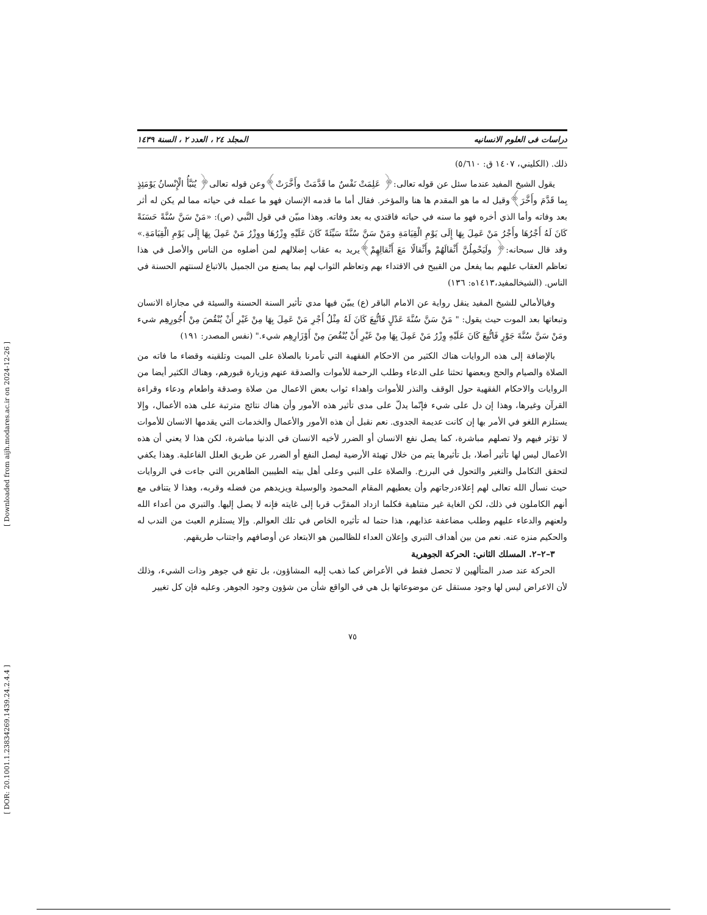[ Downloaded from aijh.modares.ac.ir on 2024-12-26 ]
[ DOR: 20.1001.1.23834269.1439.24.2.4.4 ]
دراسات فی العلوم الانسانیه المجلد ٢٤ ، العدد ٢ ، السنة ١٤٣٩
ذلك. (الكليني، ١٤٠٧ ق: ٥/٦١٠)
يقول الشيخ المفيد عندما سئل عن قوله تعالى:﴿ عَلِمَتْ نَفْسٌ ما قَدَّمَتْ وأَخَّرَتْ﴾وعن قوله تعالى﴿ يُنَبَّأُ الْإِنْسانُ يَوْمَئِذٍ بِما قَدَّمَ وأَخَّرَ﴾وقيل له ما هو المقدم ها هنا والمؤخر. فقال أما ما قدمه الإنسان فهو ما عمله في حياته مما لم يكن له أثر بعد وفاته وأما الذي أخره فهو ما سنه في حياته فاقتدي به بعد وفاته. وهذا مبيّن في قول النَّبي (ص): «مَنْ سَنَّ سُنَّةً حَسَنَةً كَانَ لَهُ أَجْرُهَا وأَجْرُ مَنْ عَمِلَ بِهَا إِلَى يَوْمِ الْقِيَامَةِ ومَنْ سَنَّ سُنَّةً سَيِّئَةً كَانَ عَلَيْهِ وِزْرُهَا ووِزْرُ مَنْ عَمِلَ بِهَا إِلَى يَوْمِ الْقِيَامَةِ.» وقد قال سبحانه:﴿ ولَيَحْمِلُنَّ أَثْقالَهُمْ وأَثْقالًا مَعَ أَثْقالِهِمْ﴾يريد به عقاب إضلالهم لمن أضلوه من الناس والأصل في هذا تعاظم العقاب عليهم بما يفعل من القبيح في الاقتداء بهم وتعاظم الثواب لهم بما يصنع من الجميل بالاتباع لسنتهم الحسنة في الناس. (الشيخالمفيد،١٤١٣ه: ١٣٦)
وفيالأمالي للشيخ المفيد ينقل رواية عن الامام الباقر (ع) يبيّن فيها مدي تأثير السنة الحسنة والسيئة في مجازاة الانسان وتبعاتها بعد الموت حيث يقول: " مَنْ سَنَّ سُنَّةَ عَدْلٍ فَاتُّبِعَ كَانَ لَهُ مِثْلُ أَجْرِ مَنْ عَمِلَ بِهَا مِنْ غَيْرِ أَنْ يُنْقُصَ مِنْ أُجُورِهِم شيء ومَنْ سَنَّ سُنَّةَ جَوْرٍ فَاتُّبِعَ كَانَ عَلَيْهِ وِزْرُ مَنْ عَمِلَ بِهَا مِنْ غَيْرِ أَنْ يُنْقُصَ مِنْ أَوْزَارِهِم شيء." (نفس المصدر: ١٩١)
بالإضافة إلى هذه الروايات هناك الكثير من الاحكام الفقهية التي تأمرنا بالصلاة على الميت وتلقينه وقضاء ما فاته من الصلاة والصيام والحج وبعضها تحثنا على الدعاء وطلب الرحمة للأموات والصدقة عنهم وزيارة قبورهم، وهناك الكثير أيضا من الروايات والاحكام الفقهية حول الوقف والنذر للأموات واهداء ثواب بعض الاعمال من صلاة وصدقة واطعام ودعاء وقراءة القرآن وغيرها، وهذا إن دل على شيء فإنّما يدلّ على مدى تأثير هذه الأمور وأن هناك نتائج مترتبة على هذه الأعمال، وإلا يستلزم اللغو في الأمر بها إن كانت عديمة الجدوى. نعم نقبل أن هذه الأمور والأعمال والخدمات التي يقدمها الانسان للأموات لا تؤثر فيهم ولا تصلهم مباشرة، كما يصل نفع الانسان أو الضرر لأخيه الانسان في الدنيا مباشرة، لكن هذا لا يعني أن هذه الأعمال ليس لها تأثير أصلا، بل تأثيرها يتم من خلال تهيئة الأرضية ليصل النفع أو الضرر عن طريق العلل الفاعلية. وهذا يكفي لتحقق التكامل والتغير والتحول في البرزخ. والصلاة على النبي وعلى أهل بيته الطيبين الطاهرين التي جاءت في الروايات حيث نسأل الله تعالى لهم إعلاءدرجاتهم وأن يعطيهم المقام المحمود والوسيلة ويزيدهم من فضله وقربه، وهذا لا يتنافى مع أنهم الكاملون في ذلك، لكن الغاية غير متناهية فكلما ازداد المقرَّب قربا إلى غايته فإنه لا يصل إليها. والتبري من أعداء الله ولعنهم والدعاء عليهم وطلب مضاعفة عذابهم، هذا حتما له تأثيره الخاص في تلك العوالم. وإلا يستلزم العبث من الندب له والحكيم منزه عنه. نعم من بين أهداف التبري وإعلان العداء للظالمين هو الابتعاد عن أوصافهم واجتناب طريقهم.
٣–٢–٢. المسلك الثاني: الحركة الجوهرية
الحركة عند صدر المتألهين لا تحصل فقط في الأعراض كما ذهب إليه المشاؤون، بل تقع في جوهر وذات الشيء، وذلك لأن الاعراض ليس لها وجود مستقل عن موضوعاتها بل هي في الواقع شأن من شؤون وجود الجوهر. وعليه فإن كل تغيير
٧٥